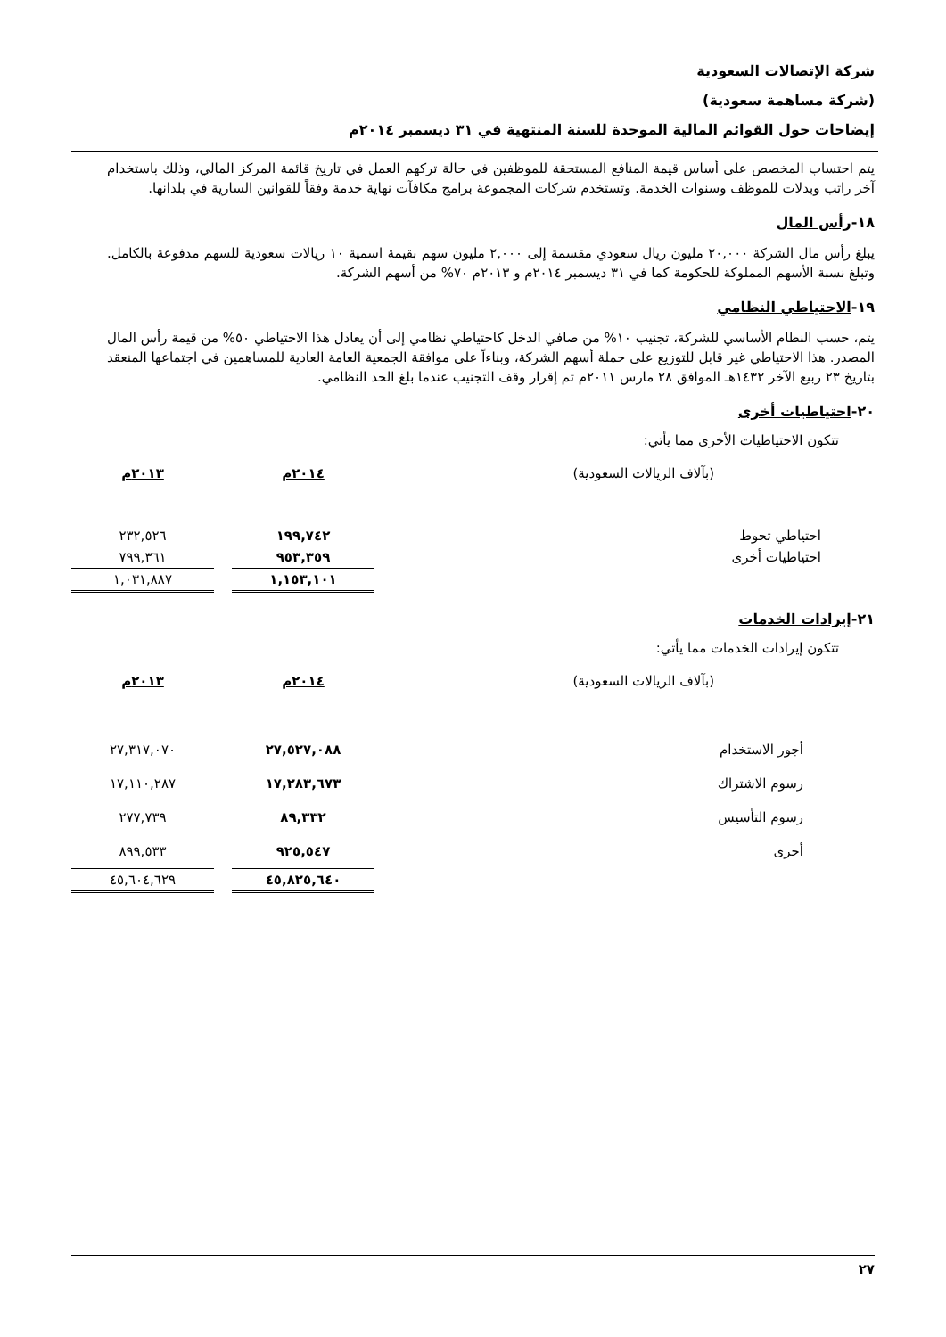شركة الإتصالات السعودية
(شركة مساهمة سعودية)
إيضاحات حول القوائم المالية الموحدة للسنة المنتهية في ٣١ ديسمبر ٢٠١٤م
يتم احتساب المخصص على أساس قيمة المنافع المستحقة للموظفين في حالة تركهم العمل في تاريخ قائمة المركز المالي، وذلك باستخدام آخر راتب وبدلات للموظف وسنوات الخدمة. وتستخدم شركات المجموعة برامج مكافآت نهاية خدمة وفقاً للقوانين السارية في بلدانها.
١٨-رأس المال
يبلغ رأس مال الشركة ٢٠,٠٠٠ مليون ريال سعودي مقسمة إلى ٢,٠٠٠ مليون سهم بقيمة اسمية ١٠ ريالات سعودية للسهم مدفوعة بالكامل. وتبلغ نسبة الأسهم المملوكة للحكومة كما في ٣١ ديسمبر ٢٠١٤م و ٢٠١٣م ٧٠% من أسهم الشركة.
١٩-الاحتياطي النظامي
يتم، حسب النظام الأساسي للشركة، تجنيب ١٠% من صافي الدخل كاحتياطي نظامي إلى أن يعادل هذا الاحتياطي ٥٠% من قيمة رأس المال المصدر. هذا الاحتياطي غير قابل للتوزيع على حملة أسهم الشركة، وبناءاً على موافقة الجمعية العامة العادية للمساهمين في اجتماعها المنعقد بتاريخ ٢٣ ربيع الآخر ١٤٣٢هـ الموافق ٢٨ مارس ٢٠١١م تم إقرار وقف التجنيب عندما بلغ الحد النظامي.
٢٠-احتياطيات أخرى
تتكون الاحتياطيات الأخرى مما يأتي:
| (بآلاف الريالات السعودية) | ٢٠١٤م | | ٢٠١٣م |
| احتياطي تحوط | ١٩٩,٧٤٢ | | ٢٣٢,٥٢٦ |
| احتياطيات أخرى | ٩٥٣,٣٥٩ | | ٧٩٩,٣٦١ |
| | ١,١٥٣,١٠١ | | ١,٠٣١,٨٨٧ |
٢١-إيرادات الخدمات
تتكون إيرادات الخدمات مما يأتي:
| (بآلاف الريالات السعودية) | ٢٠١٤م | | ٢٠١٣م |
| أجور الاستخدام | ٢٧,٥٢٧,٠٨٨ | | ٢٧,٣١٧,٠٧٠ |
| رسوم الاشتراك | ١٧,٢٨٣,٦٧٣ | | ١٧,١١٠,٢٨٧ |
| رسوم التأسيس | ٨٩,٣٣٢ | | ٢٧٧,٧٣٩ |
| أخرى | ٩٢٥,٥٤٧ | | ٨٩٩,٥٣٣ |
| | ٤٥,٨٢٥,٦٤٠ | | ٤٥,٦٠٤,٦٢٩ |
٢٧